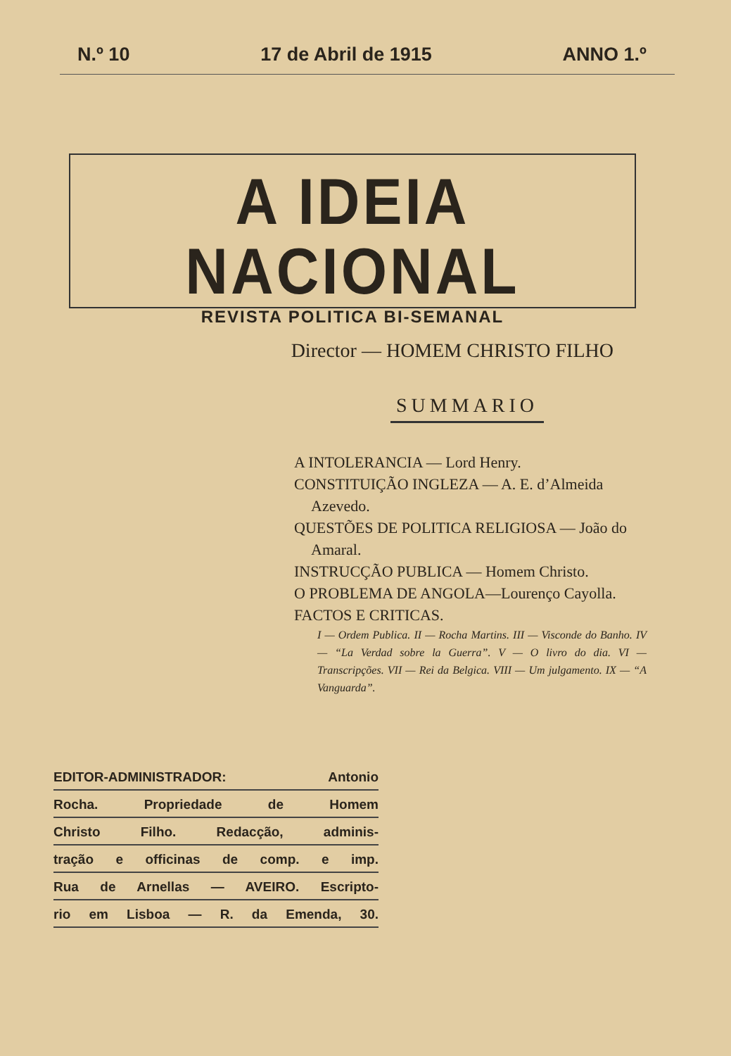N.º 10 17 de Abril de 1915 ANNO 1.º
A IDEIA NACIONAL
REVISTA POLITICA BI-SEMANAL
Director — HOMEM CHRISTO FILHO
SUMMARIO
A INTOLERANCIA — Lord Henry.
CONSTITUIÇÃO INGLEZA — A. E. d’Almeida Azevedo.
QUESTÕES DE POLITICA RELIGIOSA — João do Amaral.
INSTRUCÇÃO PUBLICA — Homem Christo.
O PROBLEMA DE ANGOLA—Lourenço Cayolla.
FACTOS E CRITICAS.
I — Ordem Publica. II — Rocha Martins. III — Visconde do Banho. IV — “La Verdad sobre la Guerra”. V — O livro do dia. VI — Transcripções. VII — Rei da Belgica. VIII — Um julgamento. IX — “A Vanguarda”.
EDITOR-ADMINISTRADOR: Antonio
Rocha. Propriedade de Homem
Christo Filho. Redacção, adminis-
tração e officinas de comp. e imp.
Rua de Arnellas — AVEIRO. Escripto-
rio em Lisboa — R. da Emenda, 30.